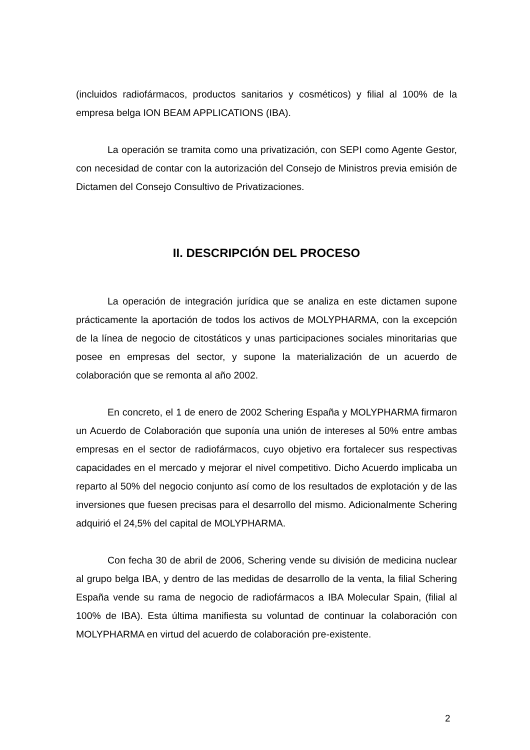(incluidos radiofármacos, productos sanitarios y cosméticos) y filial al 100% de la empresa belga ION BEAM APPLICATIONS (IBA).
La operación se tramita como una privatización, con SEPI como Agente Gestor, con necesidad de contar con la autorización del Consejo de Ministros previa emisión de Dictamen del Consejo Consultivo de Privatizaciones.
II. DESCRIPCIÓN DEL PROCESO
La operación de integración jurídica que se analiza en este dictamen supone prácticamente la aportación de todos los activos de MOLYPHARMA, con la excepción de la línea de negocio de citostáticos y unas participaciones sociales minoritarias que posee en empresas del sector, y supone la materialización de un acuerdo de colaboración que se remonta al año 2002.
En concreto, el 1 de enero de 2002 Schering España y MOLYPHARMA firmaron un Acuerdo de Colaboración que suponía una unión de intereses al 50% entre ambas empresas en el sector de radiofármacos, cuyo objetivo era fortalecer sus respectivas capacidades en el mercado y mejorar el nivel competitivo. Dicho Acuerdo implicaba un reparto al 50% del negocio conjunto así como de los resultados de explotación y de las inversiones que fuesen precisas para el desarrollo del mismo. Adicionalmente Schering adquirió el 24,5% del capital de MOLYPHARMA.
Con fecha 30 de abril de 2006, Schering vende su división de medicina nuclear al grupo belga IBA, y dentro de las medidas de desarrollo de la venta, la filial Schering España vende su rama de negocio de radiofármacos a IBA Molecular Spain, (filial al 100% de IBA). Esta última manifiesta su voluntad de continuar la colaboración con MOLYPHARMA en virtud del acuerdo de colaboración pre-existente.
2